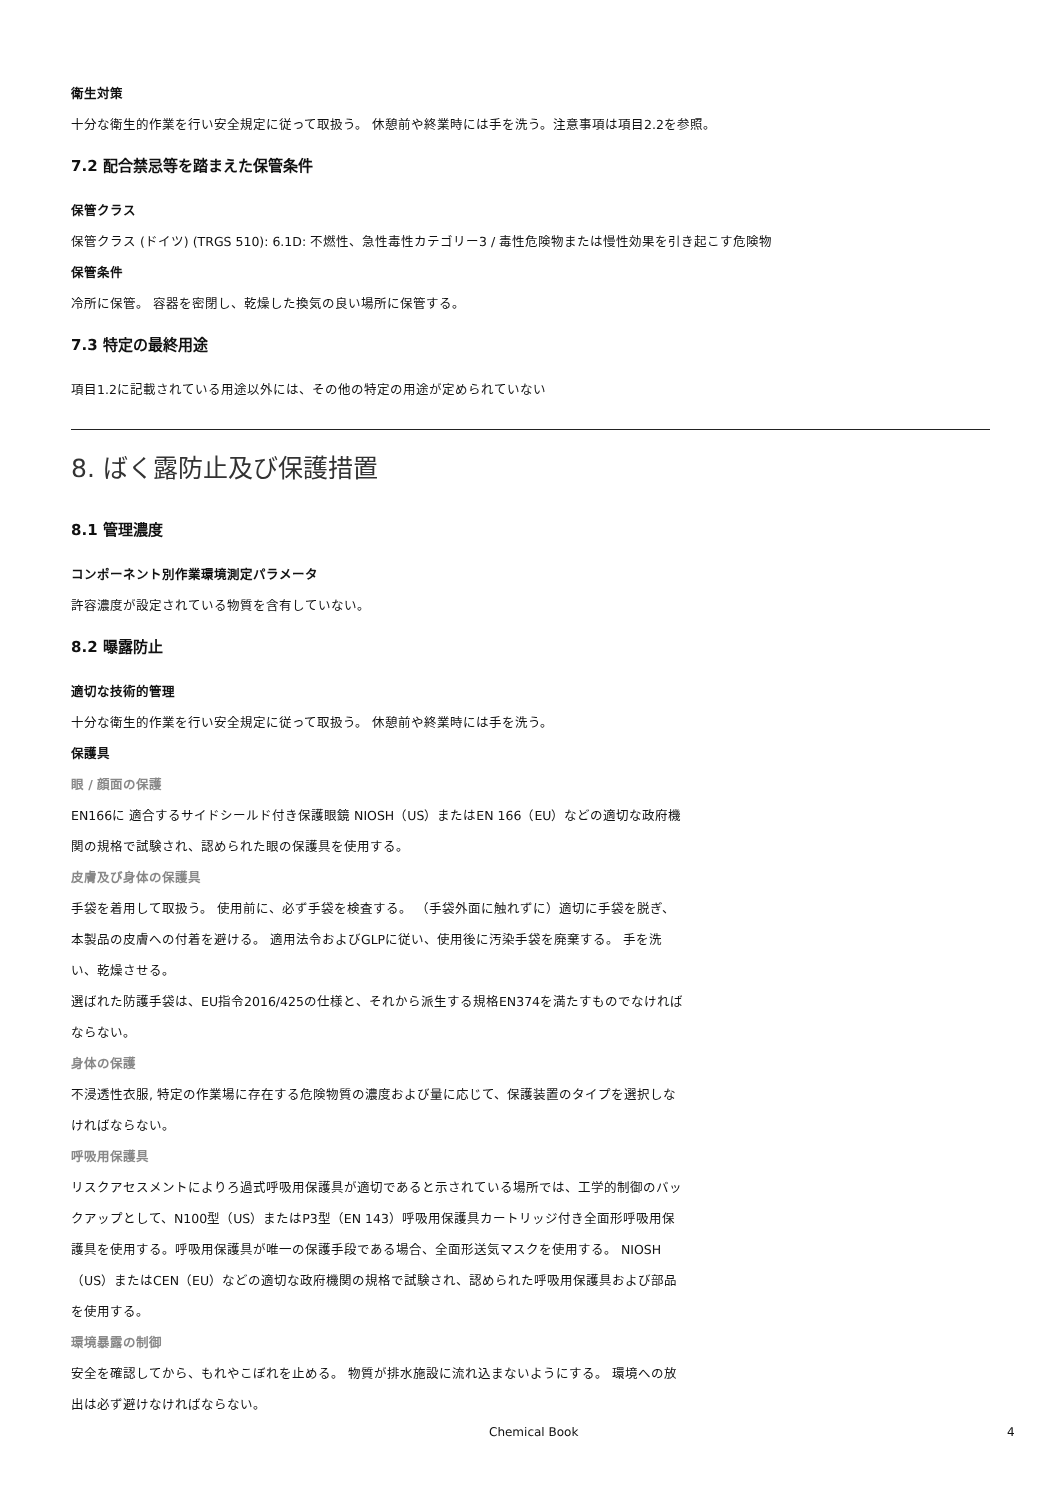衛生対策
十分な衛生的作業を行い安全規定に従って取扱う。 休憩前や終業時には手を洗う。注意事項は項目2.2を参照。
7.2 配合禁忌等を踏まえた保管条件
保管クラス
保管クラス (ドイツ) (TRGS 510): 6.1D: 不燃性、急性毒性カテゴリー3 / 毒性危険物または慢性効果を引き起こす危険物
保管条件
冷所に保管。 容器を密閉し、乾燥した換気の良い場所に保管する。
7.3 特定の最終用途
項目1.2に記載されている用途以外には、その他の特定の用途が定められていない
8. ばく露防止及び保護措置
8.1 管理濃度
コンポーネント別作業環境測定パラメータ
許容濃度が設定されている物質を含有していない。
8.2 曝露防止
適切な技術的管理
十分な衛生的作業を行い安全規定に従って取扱う。 休憩前や終業時には手を洗う。
保護具
眼 / 顔面の保護
EN166に 適合するサイドシールド付き保護眼鏡 NIOSH（US）またはEN 166（EU）などの適切な政府機関の規格で試験され、認められた眼の保護具を使用する。
皮膚及び身体の保護具
手袋を着用して取扱う。 使用前に、必ず手袋を検査する。 （手袋外面に触れずに）適切に手袋を脱ぎ、本製品の皮膚への付着を避ける。 適用法令およびGLPに従い、使用後に汚染手袋を廃棄する。 手を洗い、乾燥させる。
選ばれた防護手袋は、EU指令2016/425の仕様と、それから派生する規格EN374を満たすものでなければならない。
身体の保護
不浸透性衣服, 特定の作業場に存在する危険物質の濃度および量に応じて、保護装置のタイプを選択しなければならない。
呼吸用保護具
リスクアセスメントによりろ過式呼吸用保護具が適切であると示されている場所では、工学的制御のバックアップとして、N100型（US）またはP3型（EN 143）呼吸用保護具カートリッジ付き全面形呼吸用保護具を使用する。呼吸用保護具が唯一の保護手段である場合、全面形送気マスクを使用する。 NIOSH（US）またはCEN（EU）などの適切な政府機関の規格で試験され、認められた呼吸用保護具および部品を使用する。
環境暴露の制御
安全を確認してから、もれやこぼれを止める。 物質が排水施設に流れ込まないようにする。 環境への放出は必ず避けなければならない。
Chemical Book 4